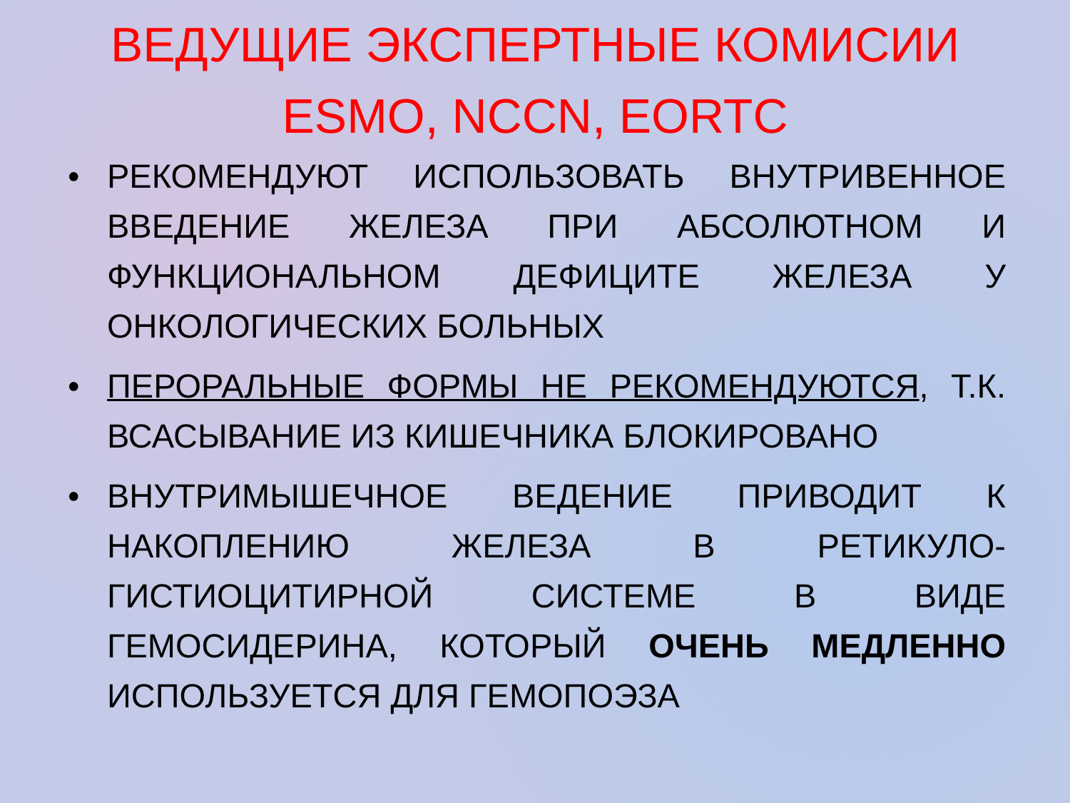ВЕДУЩИЕ ЭКСПЕРТНЫЕ КОМИСИИ
ESMO, NCCN, EORTC
• РЕКОМЕНДУЮТ ИСПОЛЬЗОВАТЬ ВНУТРИВЕННОЕ ВВЕДЕНИЕ ЖЕЛЕЗА ПРИ АБСОЛЮТНОМ И ФУНКЦИОНАЛЬНОМ ДЕФИЦИТЕ ЖЕЛЕЗА У ОНКОЛОГИЧЕСКИХ БОЛЬНЫХ
• ПЕРОРАЛЬНЫЕ ФОРМЫ НЕ РЕКОМЕНДУЮТСЯ, Т.К. ВСАСЫВАНИЕ ИЗ КИШЕЧНИКА БЛОКИРОВАНО
• ВНУТРИМЫШЕЧНОЕ ВЕДЕНИЕ ПРИВОДИТ К НАКОПЛЕНИЮ ЖЕЛЕЗА В РЕТИКУЛО-ГИСТИОЦИТИРНОЙ СИСТЕМЕ В ВИДЕ ГЕМОСИДЕРИНА, КОТОРЫЙ ОЧЕНЬ МЕДЛЕННО ИСПОЛЬЗУЕТСЯ ДЛЯ ГЕМОПОЭЗА